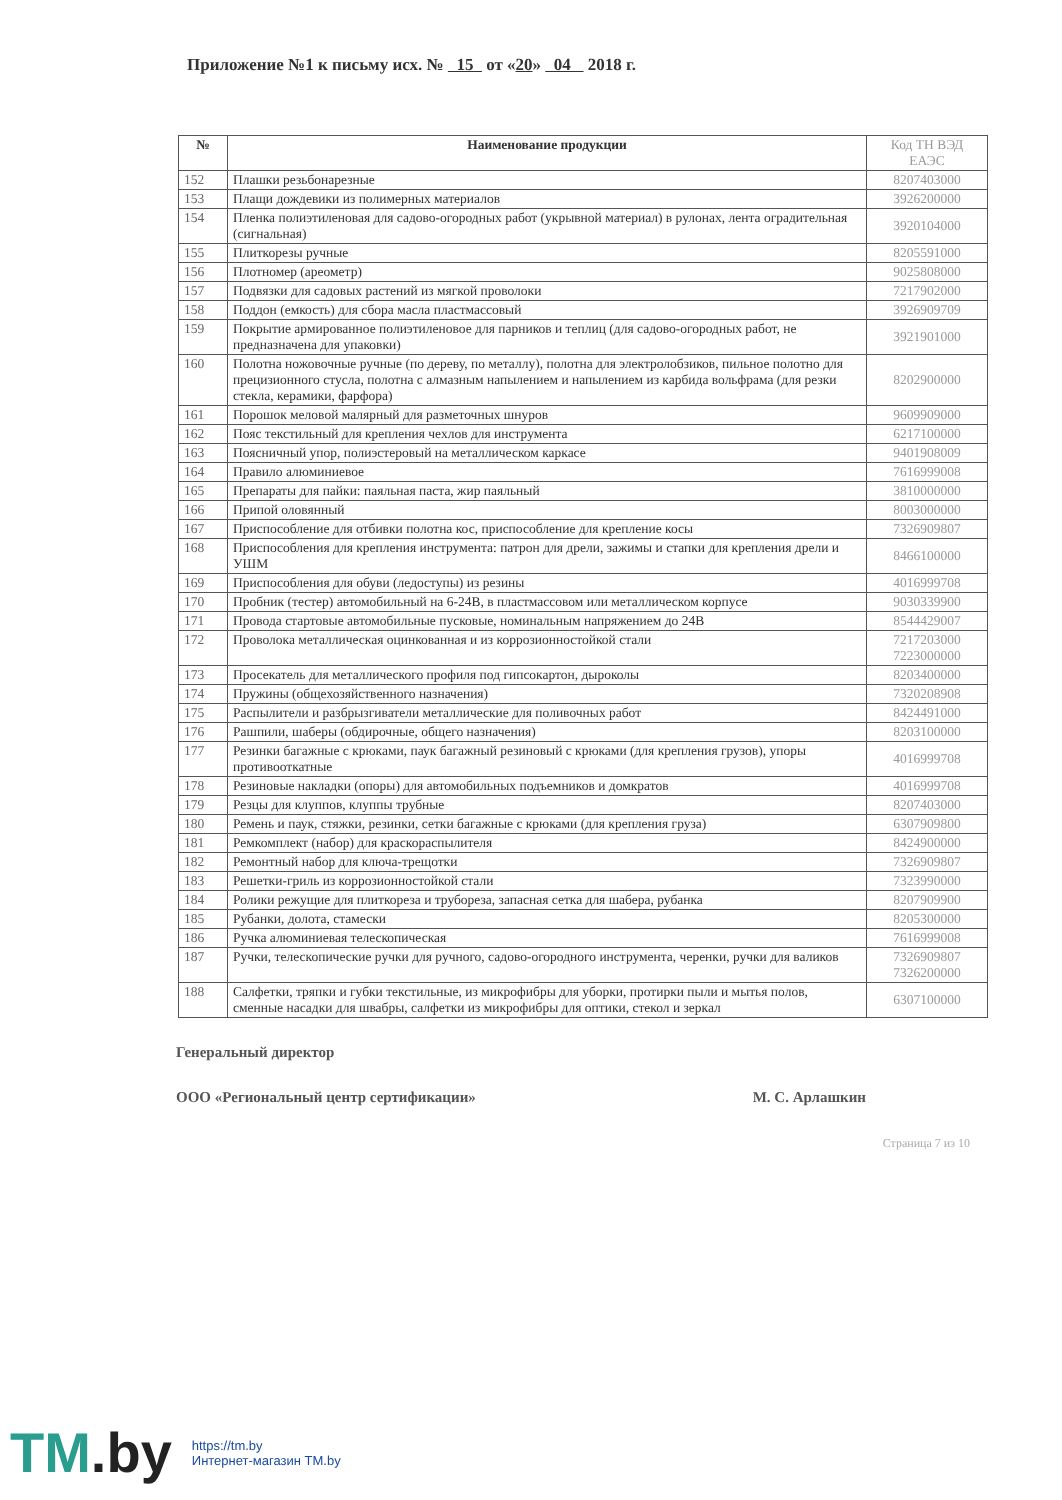Приложение №1 к письму исх. № 15 от «20» 04 2018 г.
| № | Наименование продукции | Код ТН ВЭД ЕАЭС |
| --- | --- | --- |
| 152 | Плашки резьбонарезные | 8207403000 |
| 153 | Плащи дождевики из полимерных материалов | 3926200000 |
| 154 | Пленка полиэтиленовая для садово-огородных работ (укрывной материал) в рулонах, лента оградительная (сигнальная) | 3920104000 |
| 155 | Плиткорезы ручные | 8205591000 |
| 156 | Плотномер (ареометр) | 9025808000 |
| 157 | Подвязки для садовых растений из мягкой проволоки | 7217902000 |
| 158 | Поддон (емкость) для сбора масла пластмассовый | 3926909709 |
| 159 | Покрытие армированное полиэтиленовое для парников и теплиц (для садово-огородных работ, не предназначена для упаковки) | 3921901000 |
| 160 | Полотна ножовочные ручные (по дереву, по металлу), полотна для электролобзиков, пильное полотно для прецизионного стусла, полотна с алмазным напылением и напылением из карбида вольфрама (для резки стекла, керамики, фарфора) | 8202900000 |
| 161 | Порошок меловой малярный для разметочных шнуров | 9609909000 |
| 162 | Пояс текстильный для крепления чехлов для инструмента | 6217100000 |
| 163 | Поясничный упор, полиэстеровый на металлическом каркасе | 9401908009 |
| 164 | Правило алюминиевое | 7616999008 |
| 165 | Препараты для пайки: паяльная паста, жир паяльный | 3810000000 |
| 166 | Припой оловянный | 8003000000 |
| 167 | Приспособление для отбивки полотна кос, приспособление для крепление косы | 7326909807 |
| 168 | Приспособления для крепления инструмента: патрон для дрели, зажимы и стапки для крепления дрели и УШМ | 8466100000 |
| 169 | Приспособления для обуви (ледоступы) из резины | 4016999708 |
| 170 | Пробник (тестер) автомобильный на 6-24В, в пластмассовом или металлическом корпусе | 9030339900 |
| 171 | Провода стартовые автомобильные пусковые, номинальным напряжением до 24В | 8544429007 |
| 172 | Проволока металлическая оцинкованная и из коррозионностойкой стали | 7217203000 7223000000 |
| 173 | Просекатель для металлического профиля под гипсокартон, дыроколы | 8203400000 |
| 174 | Пружины (общехозяйственного назначения) | 7320208908 |
| 175 | Распылители и разбрызгиватели металлические для поливочных работ | 8424491000 |
| 176 | Рашпили, шаберы (обдирочные, общего назначения) | 8203100000 |
| 177 | Резинки багажные с крюками, паук багажный резиновый с крюками (для крепления грузов), упоры противооткатные | 4016999708 |
| 178 | Резиновые накладки (опоры) для автомобильных подъемников и домкратов | 4016999708 |
| 179 | Резцы для клуппов, клуппы трубные | 8207403000 |
| 180 | Ремень и паук, стяжки, резинки, сетки багажные с крюками (для крепления груза) | 6307909800 |
| 181 | Ремкомплект (набор) для краскораспылителя | 8424900000 |
| 182 | Ремонтный набор для ключа-трещотки | 7326909807 |
| 183 | Решетки-гриль из коррозионностойкой стали | 7323990000 |
| 184 | Ролики режущие для плиткореза и трубореза, запасная сетка для шабера, рубанка | 8207909900 |
| 185 | Рубанки, долота, стамески | 8205300000 |
| 186 | Ручка алюминиевая телескопическая | 7616999008 |
| 187 | Ручки, телескопические ручки для ручного, садово-огородного инструмента, черенки, ручки для валиков | 7326909807 7326200000 |
| 188 | Салфетки, тряпки и губки текстильные, из микрофибры для уборки, протирки пыли и мытья полов, сменные насадки для швабры, салфетки из микрофибры для оптики, стекол и зеркал | 6307100000 |
Генеральный директор
ООО «Региональный центр сертификации» М. С. Арлашкин
Страница 7 из 10
TM.by
https://tm.by
Интернет-магазин TM.by